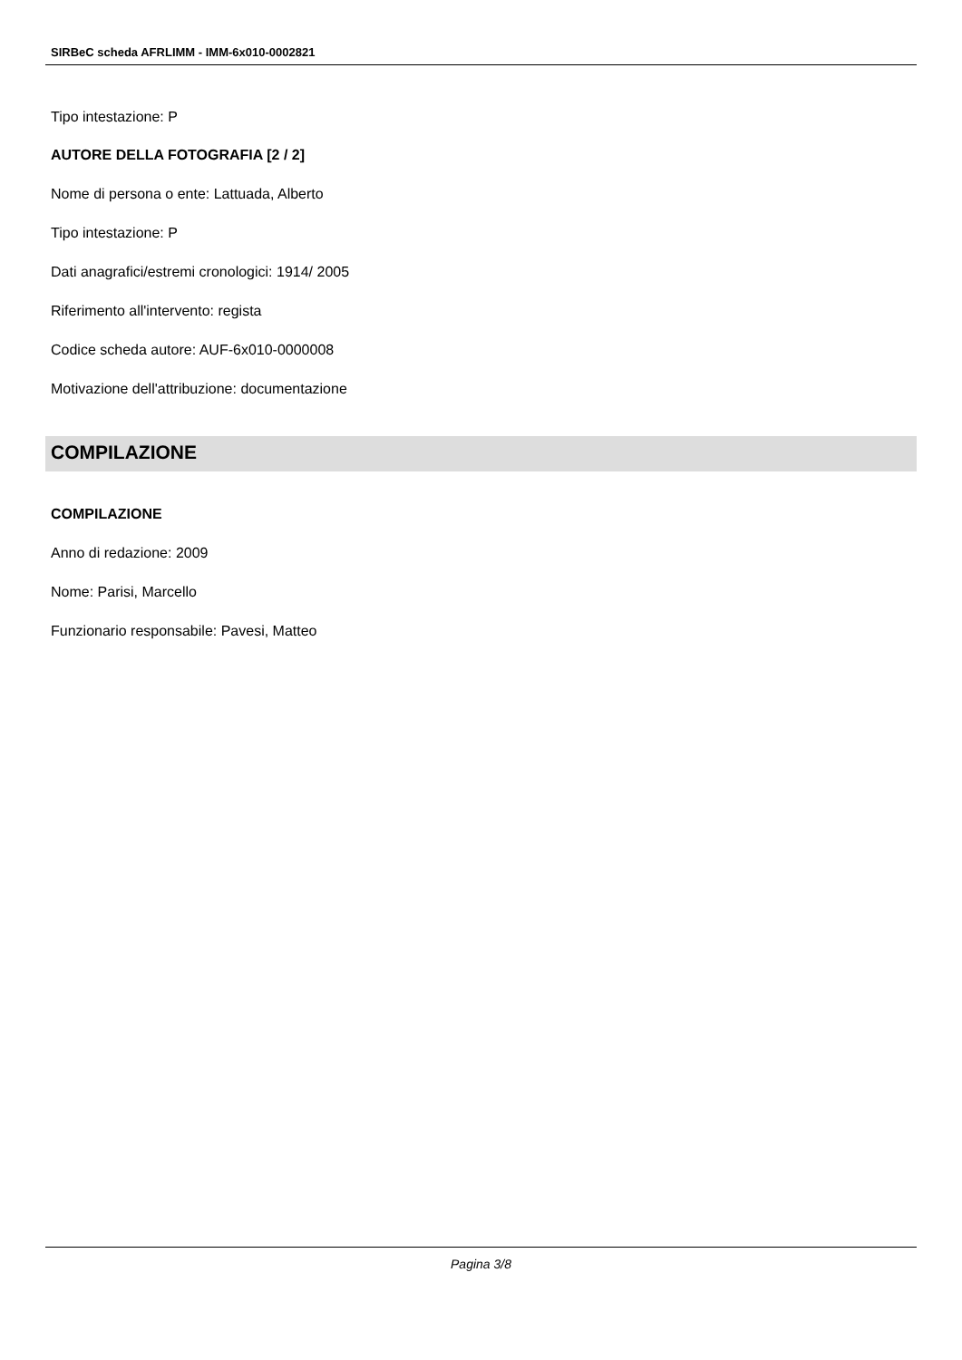SIRBeC scheda AFRLIMM - IMM-6x010-0002821
Tipo intestazione: P
AUTORE DELLA FOTOGRAFIA [2 / 2]
Nome di persona o ente: Lattuada, Alberto
Tipo intestazione: P
Dati anagrafici/estremi cronologici: 1914/ 2005
Riferimento all'intervento: regista
Codice scheda autore: AUF-6x010-0000008
Motivazione dell'attribuzione: documentazione
COMPILAZIONE
COMPILAZIONE
Anno di redazione: 2009
Nome: Parisi, Marcello
Funzionario responsabile: Pavesi, Matteo
Pagina 3/8